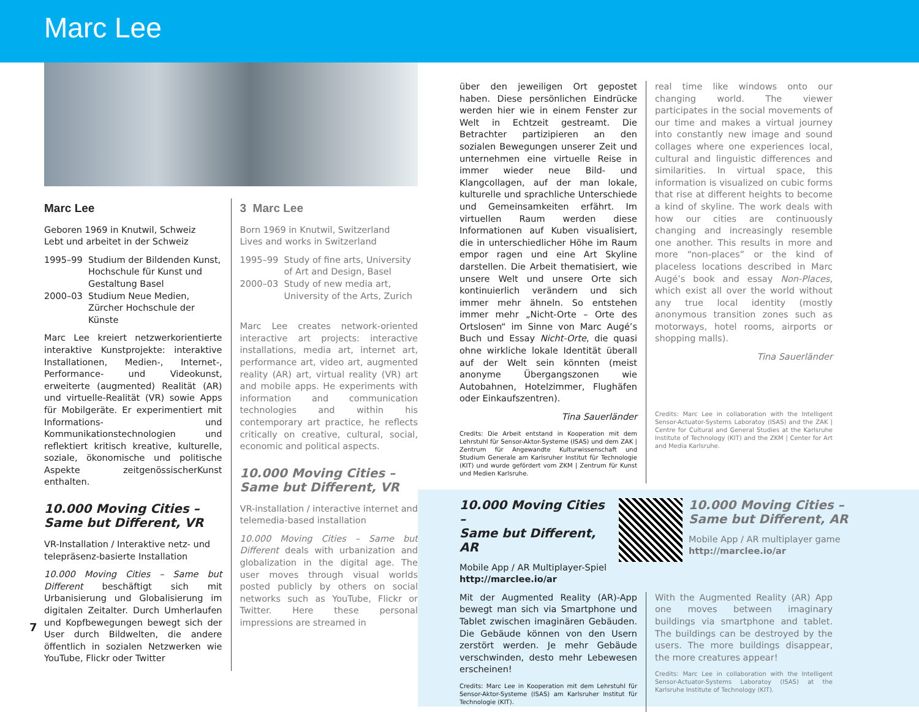Marc Lee
Marc Lee
Geboren 1969 in Knutwil, Schweiz
Lebt und arbeitet in der Schweiz
1995–99 Studium der Bildenden Kunst, Hochschule für Kunst und Gestaltung Basel
2000–03 Studium Neue Medien, Zürcher Hochschule der Künste
Marc Lee kreiert netzwerkorientierte interaktive Kunstprojekte: interaktive Installationen, Medien-, Internet-, Performance- und Videokunst, erweiterte (augmented) Realität (AR) und virtuelle-Realität (VR) sowie Apps für Mobilgeräte. Er experimentiert mit Informations- und Kommunikationstechnologien und reflektiert kritisch kreative, kulturelle, soziale, ökonomische und politische Aspekte zeitgenössischerKunst enthalten.
10.000 Moving Cities –
Same but Different, VR
VR-Installation / Interaktive netz- und telepräsenz-basierte Installation
10.000 Moving Cities – Same but Different beschäftigt sich mit Urbanisierung und Globalisierung im digitalen Zeitalter. Durch Umherlaufen und Kopfbewegungen bewegt sich der User durch Bildwelten, die andere öffentlich in sozialen Netzwerken wie YouTube, Flickr oder Twitter
3 Marc Lee
Born 1969 in Knutwil, Switzerland
Lives and works in Switzerland
1995–99 Study of fine arts, University of Art and Design, Basel
2000–03 Study of new media art, University of the Arts, Zurich
Marc Lee creates network-oriented interactive art projects: interactive installations, media art, internet art, performance art, video art, augmented reality (AR) art, virtual reality (VR) art and mobile apps. He experiments with information and communication technologies and within his contemporary art practice, he reflects critically on creative, cultural, social, economic and political aspects.
10.000 Moving Cities –
Same but Different, VR
VR-installation / interactive internet and telemedia-based installation
10.000 Moving Cities – Same but Different deals with urbanization and globalization in the digital age. The user moves through visual worlds posted publicly by others on social networks such as YouTube, Flickr or Twitter. Here these personal impressions are streamed in
über den jeweiligen Ort gepostet haben. Diese persönlichen Eindrücke werden hier wie in einem Fenster zur Welt in Echtzeit gestreamt. Die Betrachter partizipieren an den sozialen Bewegungen unserer Zeit und unternehmen eine virtuelle Reise in immer wieder neue Bild- und Klangcollagen, auf der man lokale, kulturelle und sprachliche Unterschiede und Gemeinsamkeiten erfährt. Im virtuellen Raum werden diese Informationen auf Kuben visualisiert, die in unterschiedlicher Höhe im Raum empor ragen und eine Art Skyline darstellen. Die Arbeit thematisiert, wie unsere Welt und unsere Orte sich kontinuierlich verändern und sich immer mehr ähneln. So entstehen immer mehr „Nicht-Orte – Orte des Ortslosen“ im Sinne von Marc Augé’s Buch und Essay Nicht-Orte, die quasi ohne wirkliche lokale Identität überall auf der Welt sein könnten (meist anonyme Übergangszonen wie Autobahnen, Hotelzimmer, Flughäfen oder Einkaufszentren).
Tina Sauerländer
Credits: Die Arbeit entstand in Kooperation mit dem Lehrstuhl für Sensor-Aktor-Systeme (ISAS) und dem ZAK | Zentrum für Angewandte Kulturwissenschaft und Studium Generale am Karlsruher Institut für Technologie (KIT) und wurde gefördert vom ZKM | Zentrum für Kunst und Medien Karlsruhe.
real time like windows onto our changing world. The viewer participates in the social movements of our time and makes a virtual journey into constantly new image and sound collages where one experiences local, cultural and linguistic differences and similarities. In virtual space, this information is visualized on cubic forms that rise at different heights to become a kind of skyline. The work deals with how our cities are continuously changing and increasingly resemble one another. This results in more and more “non-places” or the kind of placeless locations described in Marc Augé’s book and essay Non-Places, which exist all over the world without any true local identity (mostly anonymous transition zones such as motorways, hotel rooms, airports or shopping malls).
Tina Sauerländer
Credits: Marc Lee in collaboration with the Intelligent Sensor-Actuator-Systems Laboratoy (ISAS) and the ZAK | Centre for Cultural and General Studies at the Karlsruhe Institute of Technology (KIT) and the ZKM | Center for Art and Media Karlsruhe.
10.000 Moving Cities –
Same but Different, AR
Mobile App / AR Multiplayer-Spiel
http://marclee.io/ar
10.000 Moving Cities –
Same but Different, AR
Mobile App / AR multiplayer game
http://marclee.io/ar
Mit der Augmented Reality (AR)-App bewegt man sich via Smartphone und Tablet zwischen imaginären Gebäuden. Die Gebäude können von den Usern zerstört werden. Je mehr Gebäude verschwinden, desto mehr Lebewesen erscheinen!
Credits: Marc Lee in Kooperation mit dem Lehrstuhl für Sensor-Aktor-Systeme (ISAS) am Karlsruher Institut für Technologie (KIT).
With the Augmented Reality (AR) App one moves between imaginary buildings via smartphone and tablet. The buildings can be destroyed by the users. The more buildings disappear, the more creatures appear!
Credits: Marc Lee in collaboration with the Intelligent Sensor-Actuator-Systems Laboratoy (ISAS) at the Karlsruhe Institute of Technology (KIT).
7